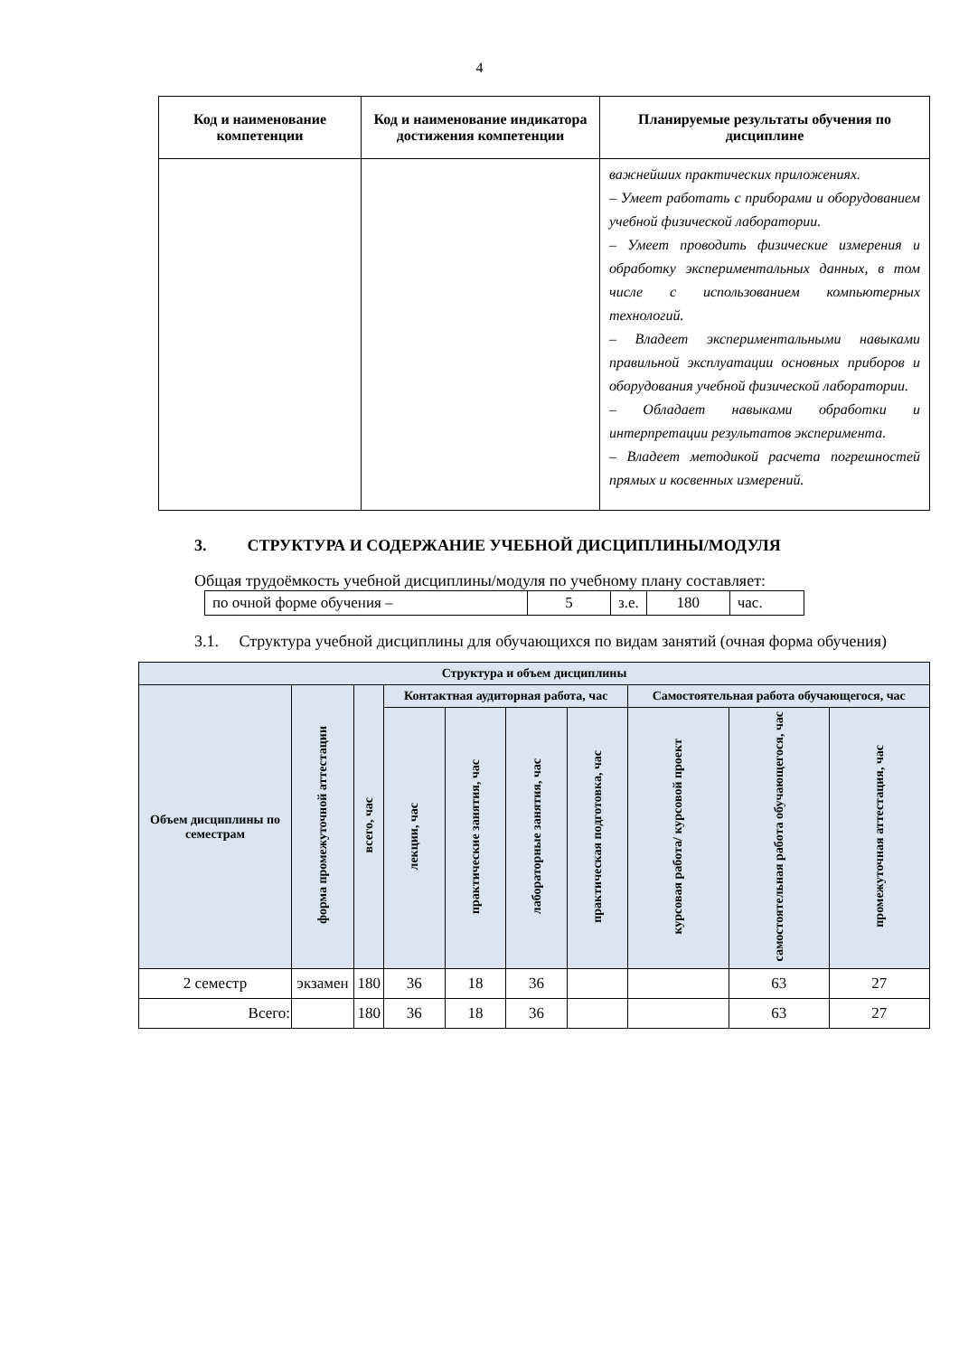4
| Код и наименование компетенции | Код и наименование индикатора достижения компетенции | Планируемые результаты обучения по дисциплине |
| --- | --- | --- |
| | | важнейших практических приложениях. – Умеет работать с приборами и оборудованием учебной физической лаборатории. – Умеет проводить физические измерения и обработку экспериментальных данных, в том числе с использованием компьютерных технологий. – Владеет экспериментальными навыками правильной эксплуатации основных приборов и оборудования учебной физической лаборатории. – Обладает навыками обработки и интерпретации результатов эксперимента. – Владеет методикой расчета погрешностей прямых и косвенных измерений. |
3. СТРУКТУРА И СОДЕРЖАНИЕ УЧЕБНОЙ ДИСЦИПЛИНЫ/МОДУЛЯ
Общая трудоёмкость учебной дисциплины/модуля по учебному плану составляет:
| по очной форме обучения – | 5 | з.е. | 180 | час. |
3.1. Структура учебной дисциплины для обучающихся по видам занятий (очная форма обучения)
| Структура и объем дисциплины | | | | | | | | | |
| --- | --- | --- | --- | --- | --- | --- | --- | --- | --- |
| Объем дисциплины по семестрам | форма промежуточной аттестации | всего, час | Контактная аудиторная работа, час | | | | Самостоятельная работа обучающегося, час | | |
| | | | лекции, час | практические занятия, час | лабораторные занятия, час | практическая подготовка, час | курсовая работа/ курсовой проект | самостоятельная работа обучающегося, час | промежуточная аттестация, час |
| 2 семестр | экзамен | 180 | 36 | 18 | 36 | | | 63 | 27 |
| Всего: | | 180 | 36 | 18 | 36 | | | 63 | 27 |